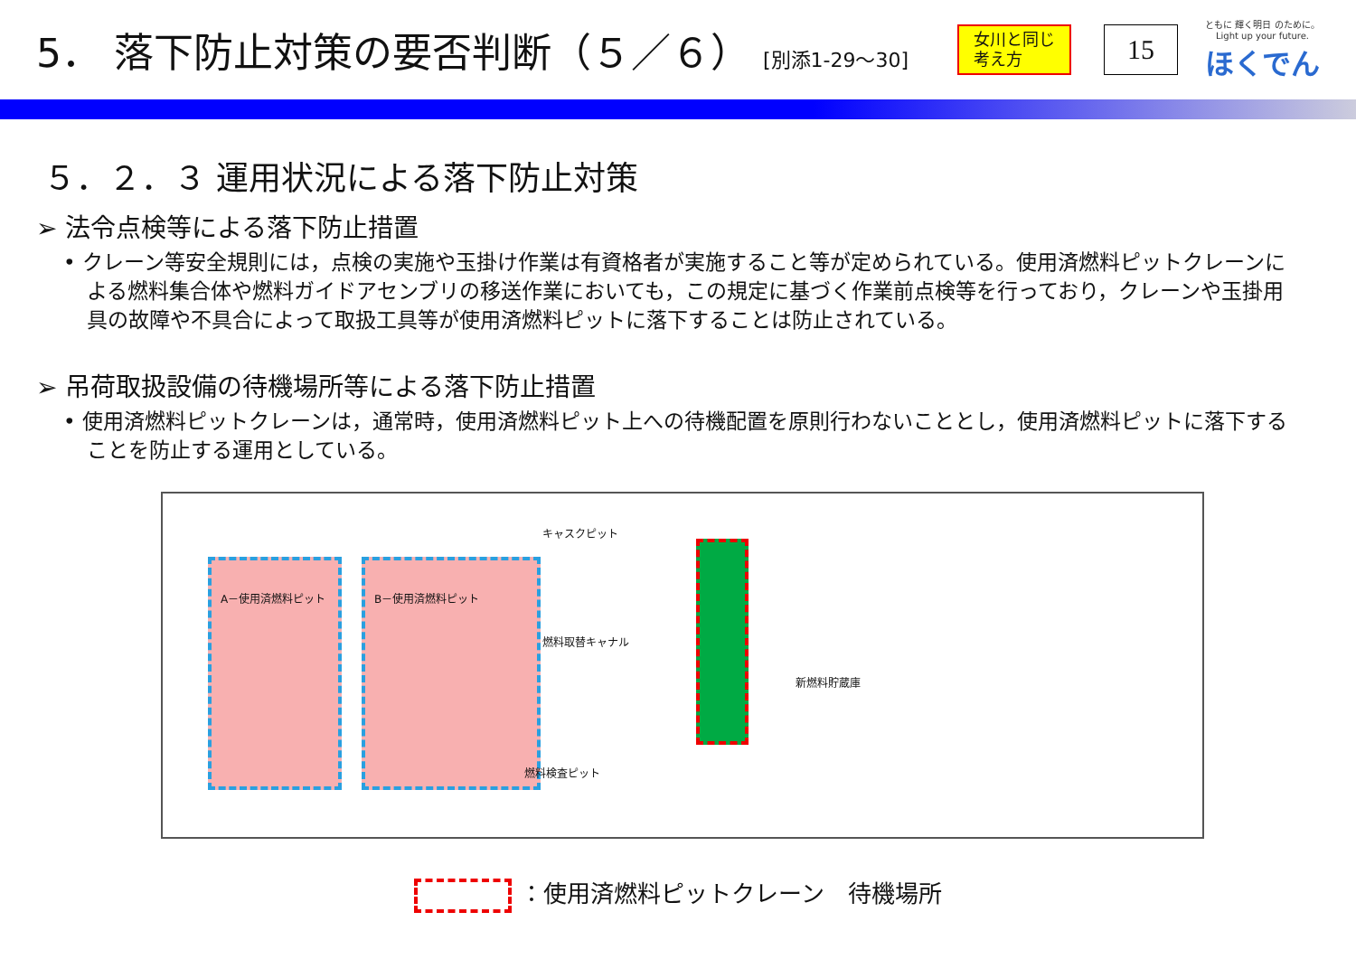5． 落下防止対策の要否判断（５／６） [別添1-29～30]
女川と同じ
考え方
15
ともに 輝く明日 のために。
Light up your future.
ほくでん
５．２．３ 運用状況による落下防止対策
➢ 法令点検等による落下防止措置
• クレーン等安全規則には，点検の実施や玉掛け作業は有資格者が実施すること等が定められている。使用済燃料ピットクレーンによる燃料集合体や燃料ガイドアセンブリの移送作業においても，この規定に基づく作業前点検等を行っており，クレーンや玉掛用具の故障や不具合によって取扱工具等が使用済燃料ピットに落下することは防止されている。
➢ 吊荷取扱設備の待機場所等による落下防止措置
• 使用済燃料ピットクレーンは，通常時，使用済燃料ピット上への待機配置を原則行わないこととし，使用済燃料ピットに落下することを防止する運用としている。
A－使用済燃料ピット B－使用済燃料ピット
キャスクピット
燃料取替キャナル
新燃料貯蔵庫
燃料検査ピット
：使用済燃料ピットクレーン　待機場所